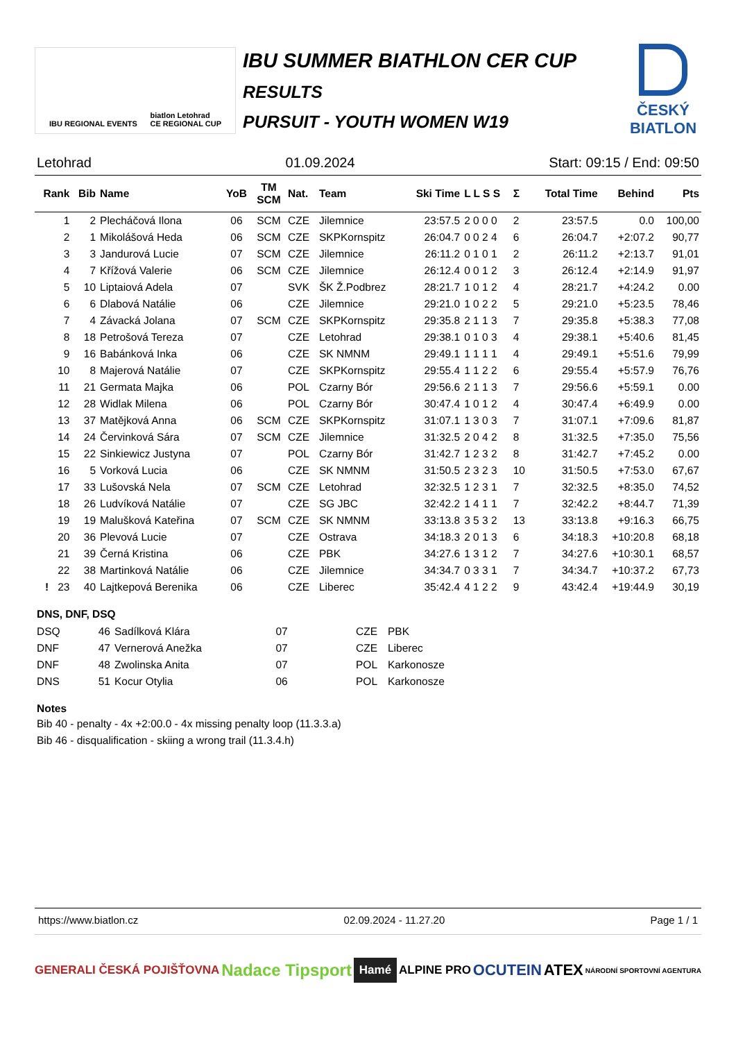IBU REGIONAL EVENTS biatlon Letohrad
CE REGIONAL CUP
IBU SUMMER BIATHLON CER CUP
RESULTS
PURSUIT - YOUTH WOMEN W19
ČESKÝ
BIATLON
Letohrad 01.09.2024 Start: 09:15 / End: 09:50
| Rank | Bib | Name | YoB | TM SCM | Nat. | Team | Ski Time | L L S S | Σ | Total Time | Behind | Pts |
| --- | --- | --- | --- | --- | --- | --- | --- | --- | --- | --- | --- | --- |
| 1 | 2 | Plecháčová Ilona | 06 | SCM | CZE | Jilemnice | 23:57.5 | 2 0 0 0 | 2 | 23:57.5 | 0.0 | 100,00 |
| 2 | 1 | Mikolášová Heda | 06 | SCM | CZE | SKPKornspitz | 26:04.7 | 0 0 2 4 | 6 | 26:04.7 | +2:07.2 | 90,77 |
| 3 | 3 | Jandurová Lucie | 07 | SCM | CZE | Jilemnice | 26:11.2 | 0 1 0 1 | 2 | 26:11.2 | +2:13.7 | 91,01 |
| 4 | 7 | Křížová Valerie | 06 | SCM | CZE | Jilemnice | 26:12.4 | 0 0 1 2 | 3 | 26:12.4 | +2:14.9 | 91,97 |
| 5 | 10 | Liptaiová Adela | 07 | | SVK | ŠK Ž.Podbrez | 28:21.7 | 1 0 1 2 | 4 | 28:21.7 | +4:24.2 | 0.00 |
| 6 | 6 | Dlabová Natálie | 06 | | CZE | Jilemnice | 29:21.0 | 1 0 2 2 | 5 | 29:21.0 | +5:23.5 | 78,46 |
| 7 | 4 | Závacká Jolana | 07 | SCM | CZE | SKPKornspitz | 29:35.8 | 2 1 1 3 | 7 | 29:35.8 | +5:38.3 | 77,08 |
| 8 | 18 | Petrošová Tereza | 07 | | CZE | Letohrad | 29:38.1 | 0 1 0 3 | 4 | 29:38.1 | +5:40.6 | 81,45 |
| 9 | 16 | Babánková Inka | 06 | | CZE | SK NMNM | 29:49.1 | 1 1 1 1 | 4 | 29:49.1 | +5:51.6 | 79,99 |
| 10 | 8 | Majerová Natálie | 07 | | CZE | SKPKornspitz | 29:55.4 | 1 1 2 2 | 6 | 29:55.4 | +5:57.9 | 76,76 |
| 11 | 21 | Germata Majka | 06 | | POL | Czarny Bór | 29:56.6 | 2 1 1 3 | 7 | 29:56.6 | +5:59.1 | 0.00 |
| 12 | 28 | Widlak Milena | 06 | | POL | Czarny Bór | 30:47.4 | 1 0 1 2 | 4 | 30:47.4 | +6:49.9 | 0.00 |
| 13 | 37 | Matějková Anna | 06 | SCM | CZE | SKPKornspitz | 31:07.1 | 1 3 0 3 | 7 | 31:07.1 | +7:09.6 | 81,87 |
| 14 | 24 | Červinková Sára | 07 | SCM | CZE | Jilemnice | 31:32.5 | 2 0 4 2 | 8 | 31:32.5 | +7:35.0 | 75,56 |
| 15 | 22 | Sinkiewicz Justyna | 07 | | POL | Czarny Bór | 31:42.7 | 1 2 3 2 | 8 | 31:42.7 | +7:45.2 | 0.00 |
| 16 | 5 | Vorková Lucia | 06 | | CZE | SK NMNM | 31:50.5 | 2 3 2 3 | 10 | 31:50.5 | +7:53.0 | 67,67 |
| 17 | 33 | Lušovská Nela | 07 | SCM | CZE | Letohrad | 32:32.5 | 1 2 3 1 | 7 | 32:32.5 | +8:35.0 | 74,52 |
| 18 | 26 | Ludvíková Natálie | 07 | | CZE | SG JBC | 32:42.2 | 1 4 1 1 | 7 | 32:42.2 | +8:44.7 | 71,39 |
| 19 | 19 | Malušková Kateřina | 07 | SCM | CZE | SK NMNM | 33:13.8 | 3 5 3 2 | 13 | 33:13.8 | +9:16.3 | 66,75 |
| 20 | 36 | Plevová Lucie | 07 | | CZE | Ostrava | 34:18.3 | 2 0 1 3 | 6 | 34:18.3 | +10:20.8 | 68,18 |
| 21 | 39 | Černá Kristina | 06 | | CZE | PBK | 34:27.6 | 1 3 1 2 | 7 | 34:27.6 | +10:30.1 | 68,57 |
| 22 | 38 | Martinková Natálie | 06 | | CZE | Jilemnice | 34:34.7 | 0 3 3 1 | 7 | 34:34.7 | +10:37.2 | 67,73 |
| ! 23 | 40 | Lajtkepová Berenika | 06 | | CZE | Liberec | 35:42.4 | 4 1 2 2 | 9 | 43:42.4 | +19:44.9 | 30,19 |
DNS, DNF, DSQ
| DSQ | 46 | Sadílková Klára | 07 | | CZE | PBK |
| DNF | 47 | Vernerová Anežka | 07 | | CZE | Liberec |
| DNF | 48 | Zwolinska Anita | 07 | | POL | Karkonosze |
| DNS | 51 | Kocur Otylia | 06 | | POL | Karkonosze |
Notes
Bib 40 - penalty - 4x +2:00.0 - 4x missing penalty loop (11.3.3.a)
Bib 46 - disqualification - skiing a wrong trail (11.3.4.h)
https://www.biatlon.cz 02.09.2024 - 11.27.20 Page 1 / 1
GENERALI ČESKÁ POJIŠŤOVNA Nadace Tipsport Hamé ALPINE PRO OCUTEIN ATEX NÁRODNÍ SPORTOVNÍ AGENTURA